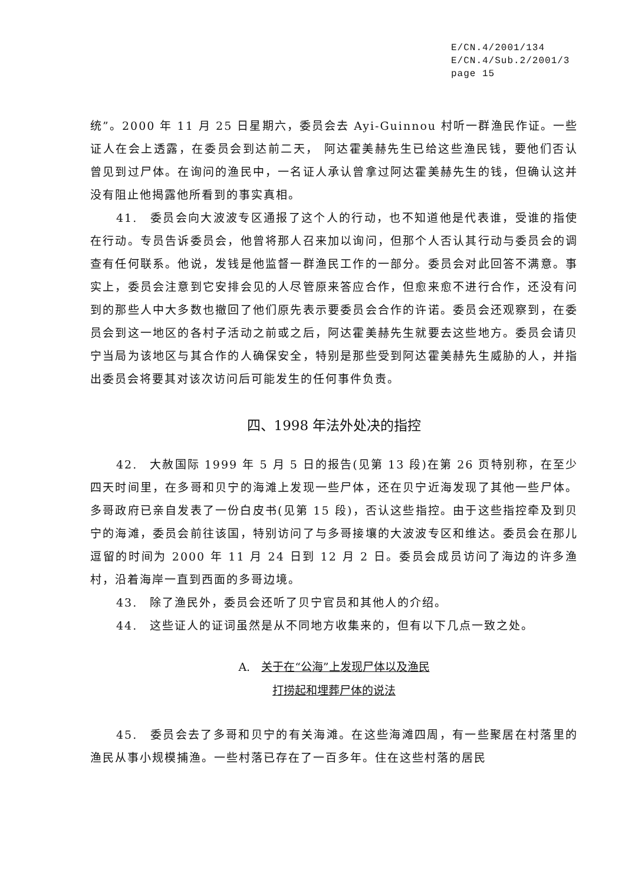E/CN.4/2001/134
E/CN.4/Sub.2/2001/3
page 15
统”。2000 年 11 月 25 日星期六，委员会去 Ayi-Guinnou 村听一群渔民作证。一些证人在会上透露，在委员会到达前二天， 阿达霍美赫先生已给这些渔民钱，要他们否认曾见到过尸体。在询问的渔民中，一名证人承认曾拿过阿达霍美赫先生的钱，但确认这并没有阻止他揭露他所看到的事实真相。
41.　委员会向大波波专区通报了这个人的行动，也不知道他是代表谁，受谁的指使在行动。专员告诉委员会，他曾将那人召来加以询问，但那个人否认其行动与委员会的调查有任何联系。他说，发钱是他监督一群渔民工作的一部分。委员会对此回答不满意。事实上，委员会注意到它安排会见的人尽管原来答应合作，但愈来愈不进行合作，还没有问到的那些人中大多数也撤回了他们原先表示要委员会合作的许诺。委员会还观察到，在委员会到这一地区的各村子活动之前或之后，阿达霍美赫先生就要去这些地方。委员会请贝宁当局为该地区与其合作的人确保安全，特别是那些受到阿达霍美赫先生威胁的人，并指出委员会将要其对该次访问后可能发生的任何事件负责。
四、1998 年法外处决的指控
42.　大赦国际 1999 年 5 月 5 日的报告(见第 13 段)在第 26 页特别称，在至少四天时间里，在多哥和贝宁的海滩上发现一些尸体，还在贝宁近海发现了其他一些尸体。多哥政府已亲自发表了一份白皮书(见第 15 段)，否认这些指控。由于这些指控牵及到贝宁的海滩，委员会前往该国，特别访问了与多哥接壤的大波波专区和维达。委员会在那儿逗留的时间为 2000 年 11 月 24 日到 12 月 2 日。委员会成员访问了海边的许多渔村，沿着海岸一直到西面的多哥边境。
43.　除了渔民外，委员会还听了贝宁官员和其他人的介绍。
44.　这些证人的证词虽然是从不同地方收集来的，但有以下几点一致之处。
A.　关于在“公海”上发现尸体以及渔民
打捞起和埋葬尸体的说法
45.　委员会去了多哥和贝宁的有关海滩。在这些海滩四周，有一些聚居在村落里的渔民从事小规模捕渔。一些村落已存在了一百多年。住在这些村落的居民